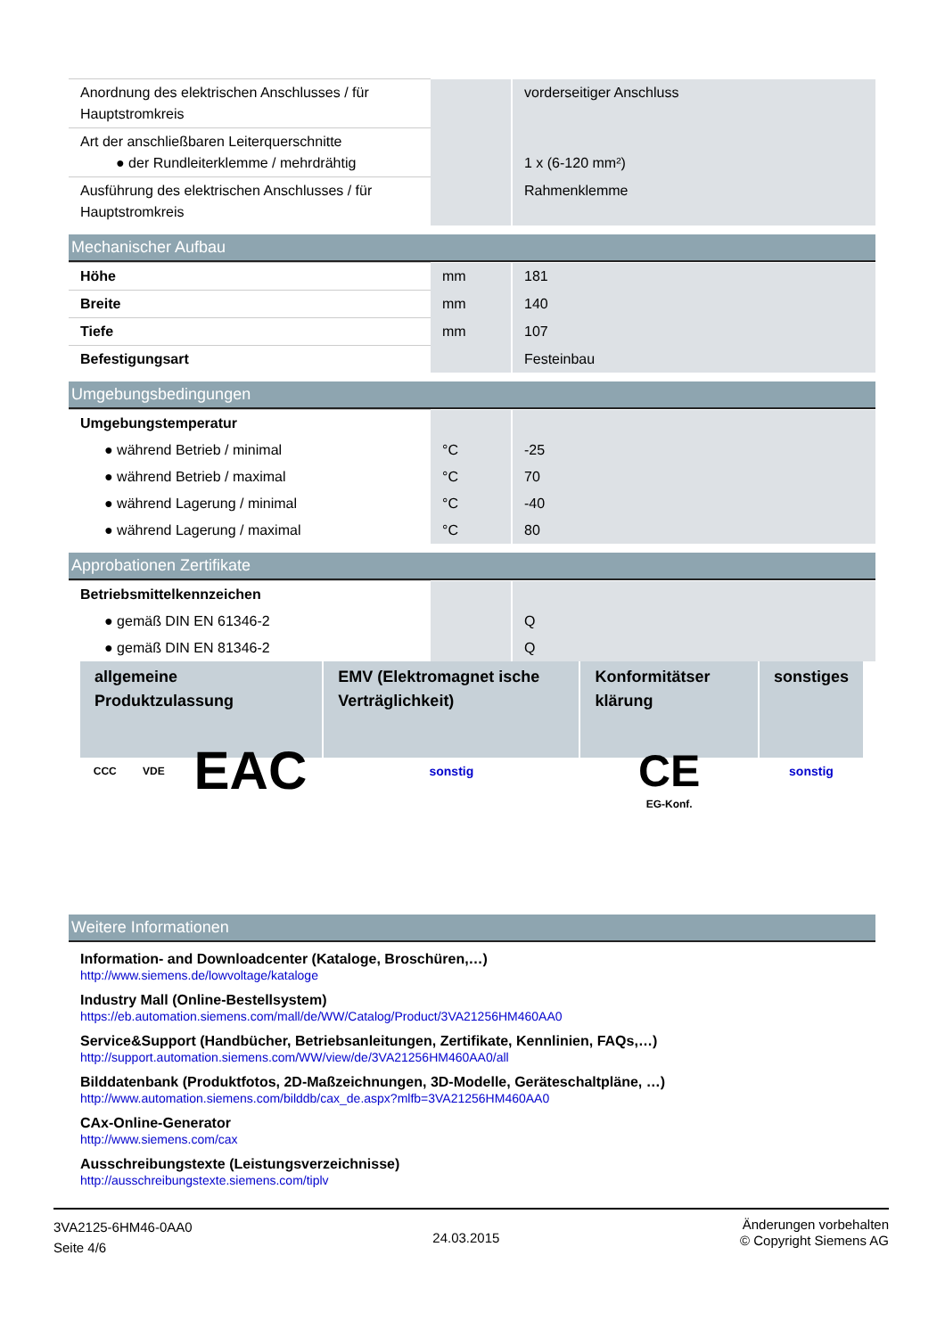| Anordnung des elektrischen Anschlusses / für Hauptstromkreis | | vorderseitiger Anschluss |
| Art der anschließbaren Leiterquerschnitte ● der Rundleiterklemme / mehrdrähtig | | 1 x (6-120 mm²) |
| Ausführung des elektrischen Anschlusses / für Hauptstromkreis | | Rahmenklemme |
Mechanischer Aufbau
| Höhe | mm | 181 |
| Breite | mm | 140 |
| Tiefe | mm | 107 |
| Befestigungsart | | Festeinbau |
Umgebungsbedingungen
| Umgebungstemperatur | | |
| ● während Betrieb / minimal | °C | -25 |
| ● während Betrieb / maximal | °C | 70 |
| ● während Lagerung / minimal | °C | -40 |
| ● während Lagerung / maximal | °C | 80 |
Approbationen Zertifikate
| Betriebsmittelkennzeichen | | |
| ● gemäß DIN EN 61346-2 | | Q |
| ● gemäß DIN EN 81346-2 | | Q |
| allgemeine Produktzulassung | | | EMV (Elektromagnet ische Verträglichkeit) | Konformitätser klärung | sonstiges |
| --- | --- | --- | --- | --- | --- |
| CCC | VDE | EAC | sonstig | CE EG-Konf. | sonstig |
Weitere Informationen
Information- and Downloadcenter (Kataloge, Broschüren,…)
http://www.siemens.de/lowvoltage/kataloge
Industry Mall (Online-Bestellsystem)
https://eb.automation.siemens.com/mall/de/WW/Catalog/Product/3VA21256HM460AA0
Service&Support (Handbücher, Betriebsanleitungen, Zertifikate, Kennlinien, FAQs,…)
http://support.automation.siemens.com/WW/view/de/3VA21256HM460AA0/all
Bilddatenbank (Produktfotos, 2D-Maßzeichnungen, 3D-Modelle, Geräteschaltpläne, …)
http://www.automation.siemens.com/bilddb/cax_de.aspx?mlfb=3VA21256HM460AA0
CAx-Online-Generator
http://www.siemens.com/cax
Ausschreibungstexte (Leistungsverzeichnisse)
http://ausschreibungstexte.siemens.com/tiplv
3VA2125-6HM46-0AA0
Seite 4/6
24.03.2015
Änderungen vorbehalten
© Copyright Siemens AG